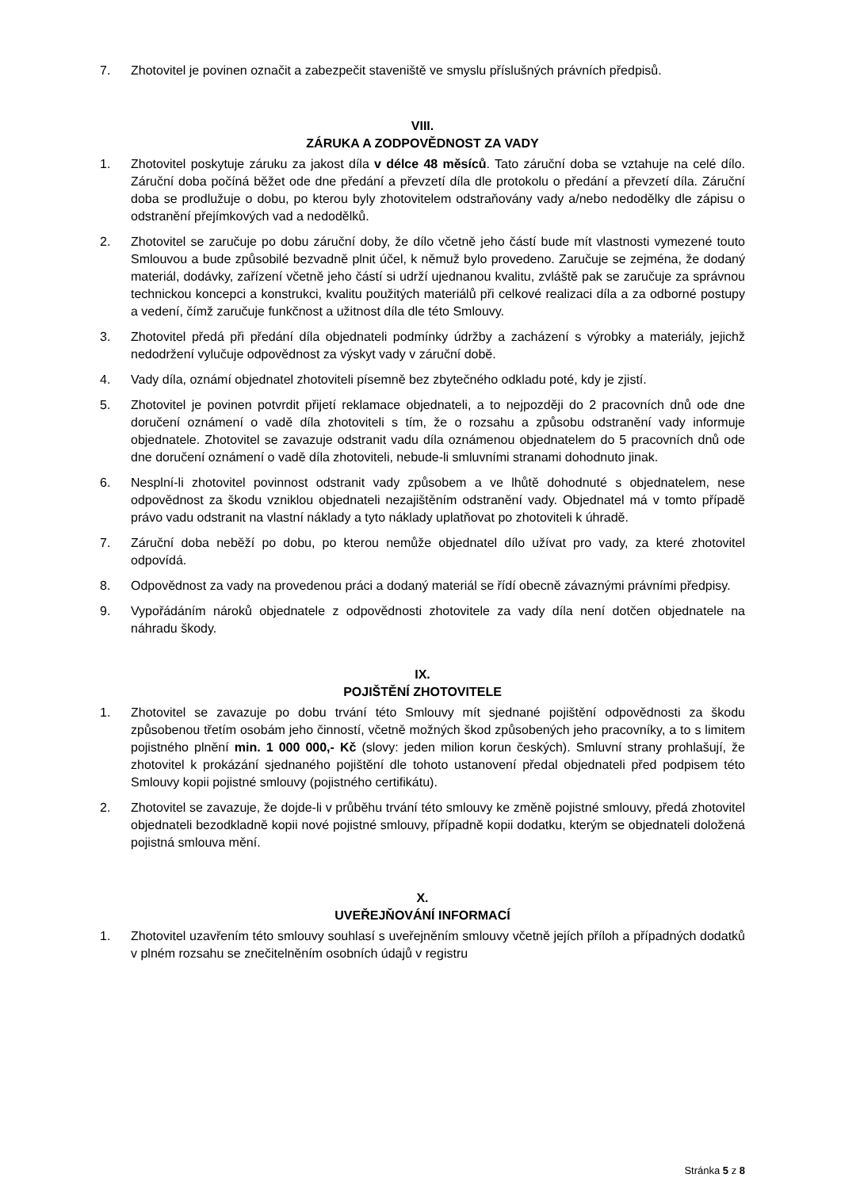7. Zhotovitel je povinen označit a zabezpečit staveniště ve smyslu příslušných právních předpisů.
VIII.
ZÁRUKA A ZODPOVĚDNOST ZA VADY
1. Zhotovitel poskytuje záruku za jakost díla v délce 48 měsíců. Tato záruční doba se vztahuje na celé dílo. Záruční doba počíná běžet ode dne předání a převzetí díla dle protokolu o předání a převzetí díla. Záruční doba se prodlužuje o dobu, po kterou byly zhotovitelem odstraňovány vady a/nebo nedodělky dle zápisu o odstranění přejímkových vad a nedodělků.
2. Zhotovitel se zaručuje po dobu záruční doby, že dílo včetně jeho částí bude mít vlastnosti vymezené touto Smlouvou a bude způsobilé bezvadně plnit účel, k němuž bylo provedeno. Zaručuje se zejména, že dodaný materiál, dodávky, zařízení včetně jeho částí si udrží ujednanou kvalitu, zvláště pak se zaručuje za správnou technickou koncepci a konstrukci, kvalitu použitých materiálů při celkové realizaci díla a za odborné postupy a vedení, čímž zaručuje funkčnost a užitnost díla dle této Smlouvy.
3. Zhotovitel předá při předání díla objednateli podmínky údržby a zacházení s výrobky a materiály, jejichž nedodržení vylučuje odpovědnost za výskyt vady v záruční době.
4. Vady díla, oznámí objednatel zhotoviteli písemně bez zbytečného odkladu poté, kdy je zjistí.
5. Zhotovitel je povinen potvrdit přijetí reklamace objednateli, a to nejpozději do 2 pracovních dnů ode dne doručení oznámení o vadě díla zhotoviteli s tím, že o rozsahu a způsobu odstranění vady informuje objednatele. Zhotovitel se zavazuje odstranit vadu díla oznámenou objednatelem do 5 pracovních dnů ode dne doručení oznámení o vadě díla zhotoviteli, nebude-li smluvními stranami dohodnuto jinak.
6. Nesplní-li zhotovitel povinnost odstranit vady způsobem a ve lhůtě dohodnuté s objednatelem, nese odpovědnost za škodu vzniklou objednateli nezajištěním odstranění vady. Objednatel má v tomto případě právo vadu odstranit na vlastní náklady a tyto náklady uplatňovat po zhotoviteli k úhradě.
7. Záruční doba neběží po dobu, po kterou nemůže objednatel dílo užívat pro vady, za které zhotovitel odpovídá.
8. Odpovědnost za vady na provedenou práci a dodaný materiál se řídí obecně závaznými právními předpisy.
9. Vypořádáním nároků objednatele z odpovědnosti zhotovitele za vady díla není dotčen objednatele na náhradu škody.
IX.
POJIŠTĚNÍ ZHOTOVITELE
1. Zhotovitel se zavazuje po dobu trvání této Smlouvy mít sjednané pojištění odpovědnosti za škodu způsobenou třetím osobám jeho činností, včetně možných škod způsobených jeho pracovníky, a to s limitem pojistného plnění min. 1 000 000,- Kč (slovy: jeden milion korun českých). Smluvní strany prohlašují, že zhotovitel k prokázání sjednaného pojištění dle tohoto ustanovení předal objednateli před podpisem této Smlouvy kopii pojistné smlouvy (pojistného certifikátu).
2. Zhotovitel se zavazuje, že dojde-li v průběhu trvání této smlouvy ke změně pojistné smlouvy, předá zhotovitel objednateli bezodkladně kopii nové pojistné smlouvy, případně kopii dodatku, kterým se objednateli doložená pojistná smlouva mění.
X.
UVEŘEJŇOVÁNÍ INFORMACÍ
1. Zhotovitel uzavřením této smlouvy souhlasí s uveřejněním smlouvy včetně jejích příloh a případných dodatků v plném rozsahu se znečitelněním osobních údajů v registru
Stránka 5 z 8